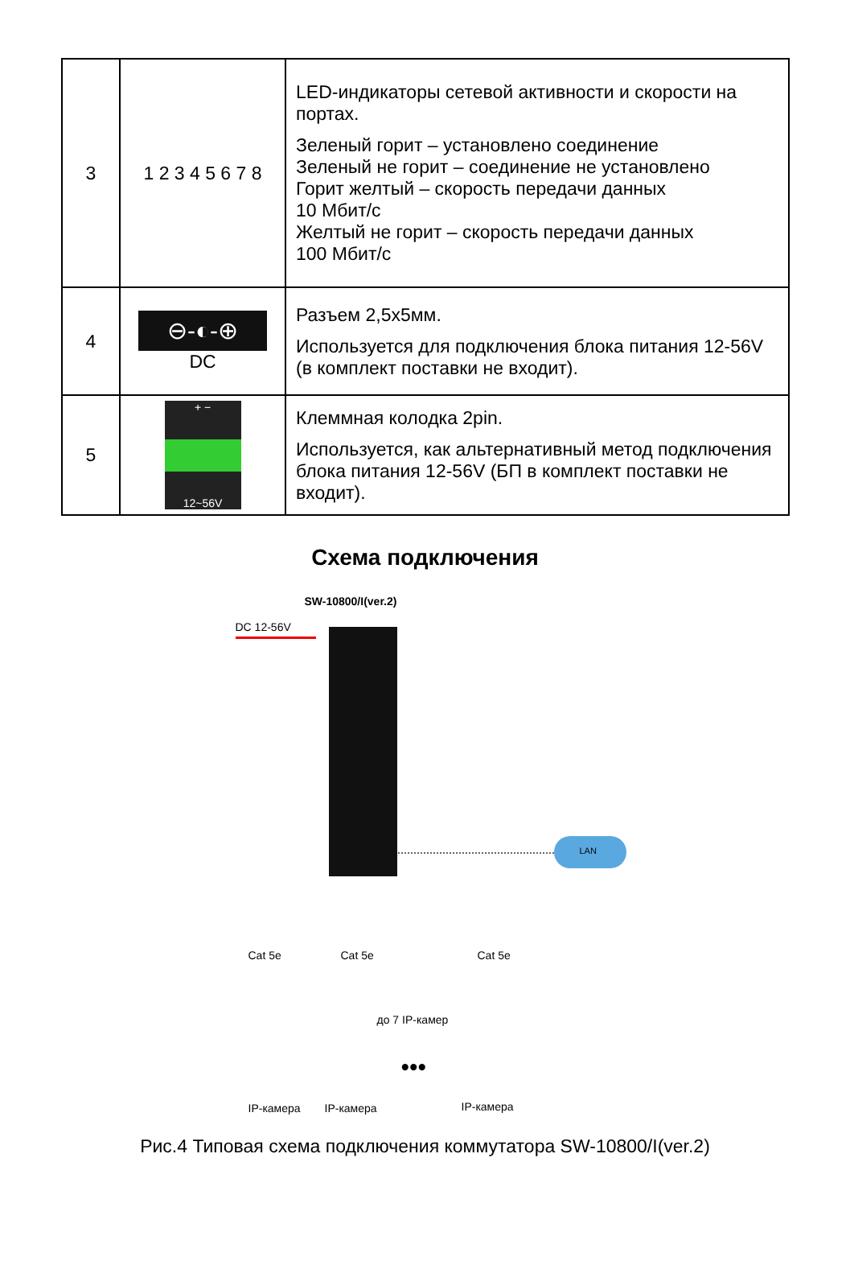| 3 | 1 2 3 4 5 6 7 8 | LED-индикаторы сетевой активности и скорости на портах. Зеленый горит – установлено соединение Зеленый не горит – соединение не установлено Горит желтый – скорость передачи данных 10 Мбит/с Желтый не горит – скорость передачи данных 100 Мбит/с |
| 4 | ⊖-◐-⊕ DC | Разъем 2,5х5мм. Используется для подключения блока питания 12-56V (в комплект поставки не входит). |
| 5 | + − 12~56V | Клеммная колодка 2pin. Используется, как альтернативный метод подключения блока питания 12-56V (БП в комплект поставки не входит). |
Схема подключения
SW-10800/I(ver.2)
DC 12-56V
LAN
до 7 IP-камер
Cat 5e Cat 5e Cat 5e
•••
IP-камера IP-камера IP-камера
Рис.4 Типовая схема подключения коммутатора SW-10800/I(ver.2)